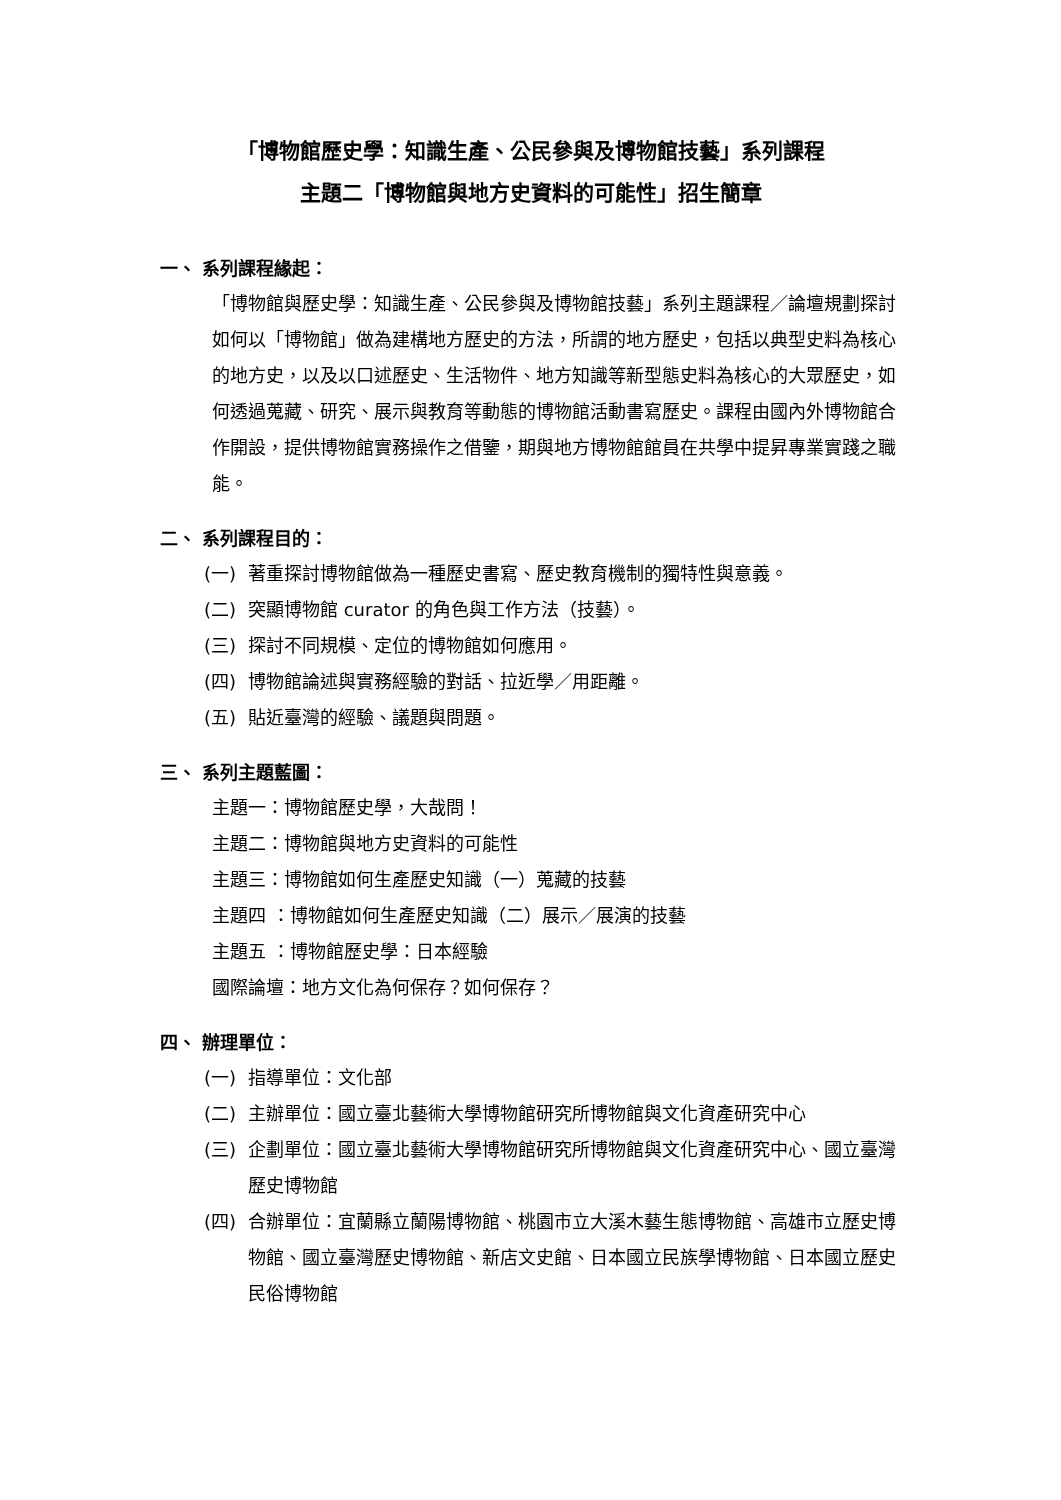「博物館歷史學：知識生產、公民參與及博物館技藝」系列課程
主題二「博物館與地方史資料的可能性」招生簡章
一、 系列課程緣起：
「博物館與歷史學：知識生產、公民參與及博物館技藝」系列主題課程／論壇規劃探討如何以「博物館」做為建構地方歷史的方法，所謂的地方歷史，包括以典型史料為核心的地方史，以及以口述歷史、生活物件、地方知識等新型態史料為核心的大眾歷史，如何透過蒐藏、研究、展示與教育等動態的博物館活動書寫歷史。課程由國內外博物館合作開設，提供博物館實務操作之借鑒，期與地方博物館館員在共學中提昇專業實踐之職能。
二、 系列課程目的：
(一) 著重探討博物館做為一種歷史書寫、歷史教育機制的獨特性與意義。
(二) 突顯博物館 curator 的角色與工作方法（技藝）。
(三) 探討不同規模、定位的博物館如何應用。
(四) 博物館論述與實務經驗的對話、拉近學／用距離。
(五) 貼近臺灣的經驗、議題與問題。
三、 系列主題藍圖：
主題一：博物館歷史學，大哉問！
主題二：博物館與地方史資料的可能性
主題三：博物館如何生產歷史知識（一）蒐藏的技藝
主題四 ：博物館如何生產歷史知識（二）展示／展演的技藝
主題五 ：博物館歷史學：日本經驗
國際論壇：地方文化為何保存？如何保存？
四、 辦理單位：
(一) 指導單位：文化部
(二) 主辦單位：國立臺北藝術大學博物館研究所博物館與文化資產研究中心
(三) 企劃單位：國立臺北藝術大學博物館研究所博物館與文化資產研究中心、國立臺灣歷史博物館
(四) 合辦單位：宜蘭縣立蘭陽博物館、桃園市立大溪木藝生態博物館、高雄市立歷史博物館、國立臺灣歷史博物館、新店文史館、日本國立民族學博物館、日本國立歷史民俗博物館